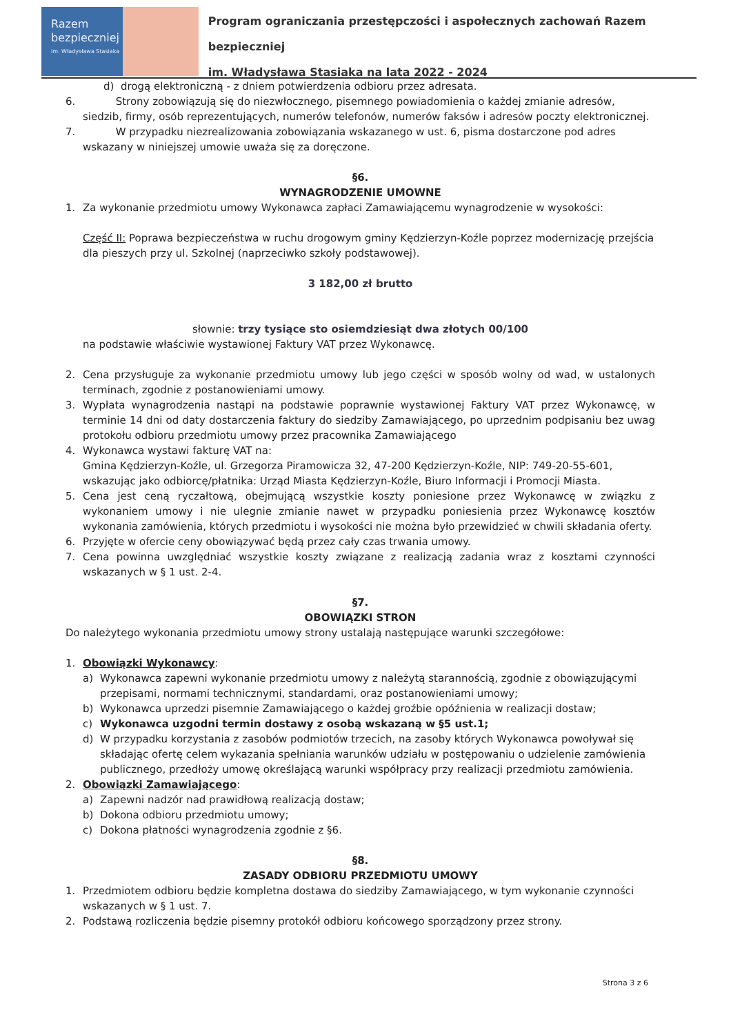Razem
bezpieczniej
im. Władysława Stasiaka
Program ograniczania przestępczości i aspołecznych zachowań Razem bezpieczniej
im. Władysława Stasiaka na lata 2022 - 2024
d) drogą elektroniczną - z dniem potwierdzenia odbioru przez adresata.
6. Strony zobowiązują się do niezwłocznego, pisemnego powiadomienia o każdej zmianie adresów, siedzib, firmy, osób reprezentujących, numerów telefonów, numerów faksów i adresów poczty elektronicznej.
7. W przypadku niezrealizowania zobowiązania wskazanego w ust. 6, pisma dostarczone pod adres wskazany w niniejszej umowie uważa się za doręczone.
§6.
WYNAGRODZENIE UMOWNE
1. Za wykonanie przedmiotu umowy Wykonawca zapłaci Zamawiającemu wynagrodzenie w wysokości:
Część II: Poprawa bezpieczeństwa w ruchu drogowym gminy Kędzierzyn-Koźle poprzez modernizację przejścia dla pieszych przy ul. Szkolnej (naprzeciwko szkoły podstawowej).
3 182,00 zł brutto
słownie: trzy tysiące sto osiemdziesiąt dwa złotych 00/100
na podstawie właściwie wystawionej Faktury VAT przez Wykonawcę.
2. Cena przysługuje za wykonanie przedmiotu umowy lub jego części w sposób wolny od wad, w ustalonych terminach, zgodnie z postanowieniami umowy.
3. Wypłata wynagrodzenia nastąpi na podstawie poprawnie wystawionej Faktury VAT przez Wykonawcę, w terminie 14 dni od daty dostarczenia faktury do siedziby Zamawiającego, po uprzednim podpisaniu bez uwag protokołu odbioru przedmiotu umowy przez pracownika Zamawiającego
4. Wykonawca wystawi fakturę VAT na:
Gmina Kędzierzyn-Koźle, ul. Grzegorza Piramowicza 32, 47-200 Kędzierzyn-Koźle, NIP: 749-20-55-601, wskazując jako odbiorcę/płatnika: Urząd Miasta Kędzierzyn-Koźle, Biuro Informacji i Promocji Miasta.
5. Cena jest ceną ryczałtową, obejmującą wszystkie koszty poniesione przez Wykonawcę w związku z wykonaniem umowy i nie ulegnie zmianie nawet w przypadku poniesienia przez Wykonawcę kosztów wykonania zamówienia, których przedmiotu i wysokości nie można było przewidzieć w chwili składania oferty.
6. Przyjęte w ofercie ceny obowiązywać będą przez cały czas trwania umowy.
7. Cena powinna uwzględniać wszystkie koszty związane z realizacją zadania wraz z kosztami czynności wskazanych w § 1 ust. 2-4.
§7.
OBOWIĄZKI STRON
Do należytego wykonania przedmiotu umowy strony ustalają następujące warunki szczegółowe:
1. Obowiązki Wykonawcy:
a) Wykonawca zapewni wykonanie przedmiotu umowy z należytą starannością, zgodnie z obowiązującymi przepisami, normami technicznymi, standardami, oraz postanowieniami umowy;
b) Wykonawca uprzedzi pisemnie Zamawiającego o każdej groźbie opóźnienia w realizacji dostaw;
c) Wykonawca uzgodni termin dostawy z osobą wskazaną w §5 ust.1;
d) W przypadku korzystania z zasobów podmiotów trzecich, na zasoby których Wykonawca powoływał się składając ofertę celem wykazania spełniania warunków udziału w postępowaniu o udzielenie zamówienia publicznego, przedłoży umowę określającą warunki współpracy przy realizacji przedmiotu zamówienia.
2. Obowiązki Zamawiającego:
a) Zapewni nadzór nad prawidłową realizacją dostaw;
b) Dokona odbioru przedmiotu umowy;
c) Dokona płatności wynagrodzenia zgodnie z §6.
§8.
ZASADY ODBIORU PRZEDMIOTU UMOWY
1. Przedmiotem odbioru będzie kompletna dostawa do siedziby Zamawiającego, w tym wykonanie czynności wskazanych w § 1 ust. 7.
2. Podstawą rozliczenia będzie pisemny protokół odbioru końcowego sporządzony przez strony.
Strona 3 z 6